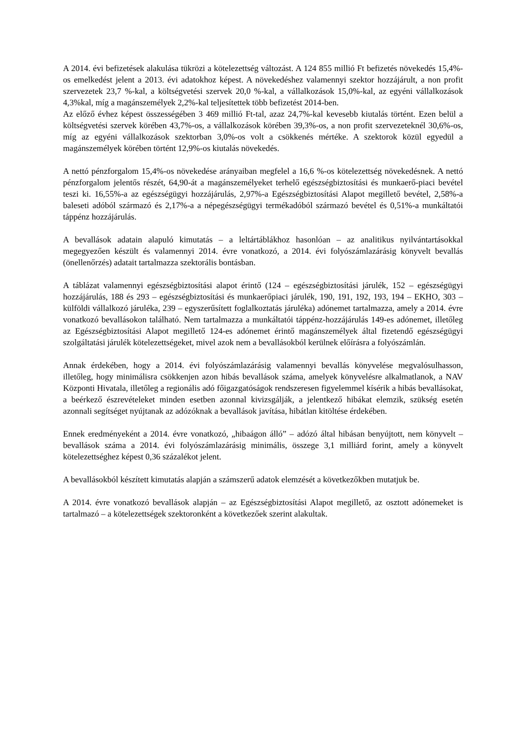A 2014. évi befizetések alakulása tükrözi a kötelezettség változást. A 124 855 millió Ft befizetés növekedés 15,4%-os emelkedést jelent a 2013. évi adatokhoz képest. A növekedéshez valamennyi szektor hozzájárult, a non profit szervezetek 23,7 %-kal, a költségvetési szervek 20,0 %-kal, a vállalkozások 15,0%-kal, az egyéni vállalkozások 4,3%kal, míg a magánszemélyek 2,2%-kal teljesítettek több befizetést 2014-ben.
Az előző évhez képest összességében 3 469 millió Ft-tal, azaz 24,7%-kal kevesebb kiutalás történt. Ezen belül a költségvetési szervek körében 43,7%-os, a vállalkozások körében 39,3%-os, a non profit szervezeteknél 30,6%-os, míg az egyéni vállalkozások szektorban 3,0%-os volt a csökkenés mértéke. A szektorok közül egyedül a magánszemélyek körében történt 12,9%-os kiutalás növekedés.
A nettó pénzforgalom 15,4%-os növekedése arányaiban megfelel a 16,6 %-os kötelezettség növekedésnek. A nettó pénzforgalom jelentős részét, 64,90-át a magánszemélyeket terhelő egészségbiztosítási és munkaerő-piaci bevétel teszi ki. 16,55%-a az egészségügyi hozzájárulás, 2,97%-a Egészségbiztosítási Alapot megillető bevétel, 2,58%-a baleseti adóból származó és 2,17%-a a népegészségügyi termékadóból származó bevétel és 0,51%-a munkáltatói táppénz hozzájárulás.
A bevallások adatain alapuló kimutatás – a leltártáblákhoz hasonlóan – az analitikus nyilvántartásokkal megegyezően készült és valamennyi 2014. évre vonatkozó, a 2014. évi folyószámlazárásig könyvelt bevallás (önellenőrzés) adatait tartalmazza szektorális bontásban.
A táblázat valamennyi egészségbiztosítási alapot érintő (124 – egészségbiztosítási járulék, 152 – egészségügyi hozzájárulás, 188 és 293 – egészségbiztosítási és munkaerőpiaci járulék, 190, 191, 192, 193, 194 – EKHO, 303 – külföldi vállalkozó járuléka, 239 – egyszerűsített foglalkoztatás járuléka) adónemet tartalmazza, amely a 2014. évre vonatkozó bevallásokon található. Nem tartalmazza a munkáltatói táppénz-hozzájárulás 149-es adónemet, illetőleg az Egészségbiztosítási Alapot megillető 124-es adónemet érintő magánszemélyek által fizetendő egészségügyi szolgáltatási járulék kötelezettségeket, mivel azok nem a bevallásokból kerülnek előírásra a folyószámlán.
Annak érdekében, hogy a 2014. évi folyószámlazárásig valamennyi bevallás könyvelése megvalósulhasson, illetőleg, hogy minimálisra csökkenjen azon hibás bevallások száma, amelyek könyvelésre alkalmatlanok, a NAV Központi Hivatala, illetőleg a regionális adó főigazgatóságok rendszeresen figyelemmel kísérik a hibás bevallásokat, a beérkező észrevételeket minden esetben azonnal kivizsgálják, a jelentkező hibákat elemzik, szükség esetén azonnali segítséget nyújtanak az adózóknak a bevallások javítása, hibátlan kitöltése érdekében.
Ennek eredményeként a 2014. évre vonatkozó, „hibaágon álló” – adózó által hibásan benyújtott, nem könyvelt – bevallások száma a 2014. évi folyószámlazárásig minimális, összege 3,1 milliárd forint, amely a könyvelt kötelezettséghez képest 0,36 százalékot jelent.
A bevallásokból készített kimutatás alapján a számszerű adatok elemzését a következőkben mutatjuk be.
A 2014. évre vonatkozó bevallások alapján – az Egészségbiztosítási Alapot megillető, az osztott adónemeket is tartalmazó – a kötelezettségek szektoronként a következőek szerint alakultak.